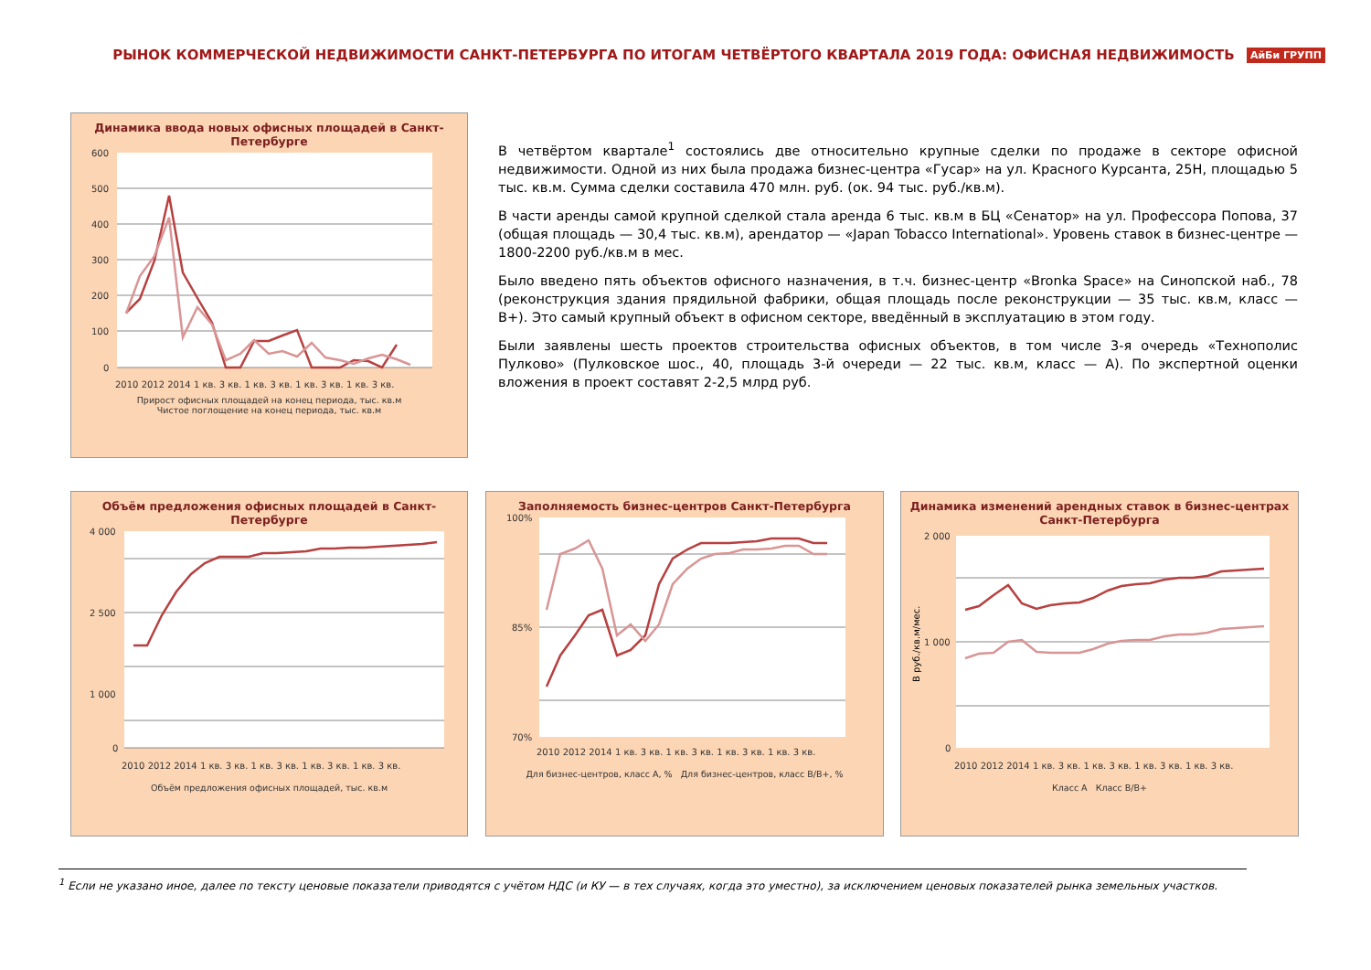РЫНОК КОММЕРЧЕСКОЙ НЕДВИЖИМОСТИ САНКТ-ПЕТЕРБУРГА ПО ИТОГАМ ЧЕТВЁРТОГО КВАРТАЛА 2019 ГОДА: ОФИСНАЯ НЕДВИЖИМОСТЬ
АйБи ГРУПП
Динамика ввода новых офисных площадей в Санкт-Петербурге
600
500
400
300
200
100
0
2010 2012 2014 1 кв. 3 кв. 1 кв. 3 кв. 1 кв. 3 кв. 1 кв. 3 кв.
Прирост офисных площадей на конец периода, тыс. кв.м
Чистое поглощение на конец периода, тыс. кв.м
В четвёртом квартале<sup>1</sup> состоялись две относительно крупные сделки по продаже в секторе офисной недвижимости. Одной из них была продажа бизнес-центра «Гусар» на ул. Красного Курсанта, 25Н, площадью 5 тыс. кв.м. Сумма сделки составила 470 млн. руб. (ок. 94 тыс. руб./кв.м).
В части аренды самой крупной сделкой стала аренда 6 тыс. кв.м в БЦ «Сенатор» на ул. Профессора Попова, 37 (общая площадь — 30,4 тыс. кв.м), арендатор — «Japan Tobacco International». Уровень ставок в бизнес-центре — 1800-2200 руб./кв.м в мес.
Было введено пять объектов офисного назначения, в т.ч. бизнес-центр «Bronka Space» на Синопской наб., 78 (реконструкция здания прядильной фабрики, общая площадь после реконструкции — 35 тыс. кв.м, класс — B+). Это самый крупный объект в офисном секторе, введённый в эксплуатацию в этом году.
Были заявлены шесть проектов строительства офисных объектов, в том числе 3-я очередь «Технополис Пулково» (Пулковское шос., 40, площадь 3-й очереди — 22 тыс. кв.м, класс — А). По экспертной оценки вложения в проект составят 2-2,5 млрд руб.
Объём предложения офисных площадей в Санкт-Петербурге
4 000
2 500
1 000
0
2010 2012 2014 1 кв. 3 кв. 1 кв. 3 кв. 1 кв. 3 кв. 1 кв. 3 кв.
Объём предложения офисных площадей, тыс. кв.м
Заполняемость бизнес-центров Санкт-Петербурга
100%
85%
70%
2010 2012 2014 1 кв. 3 кв. 1 кв. 3 кв. 1 кв. 3 кв. 1 кв. 3 кв.
Для бизнес-центров, класс А, % Для бизнес-центров, класс B/B+, %
Динамика изменений арендных ставок в бизнес-центрах Санкт-Петербурга
В руб./кв.м/мес.
2 000
1 000
0
2010 2012 2014 1 кв. 3 кв. 1 кв. 3 кв. 1 кв. 3 кв. 1 кв. 3 кв.
Класс А Класс B/B+
<sup>1</sup> Если не указано иное, далее по тексту ценовые показатели приводятся с учётом НДС (и КУ — в тех случаях, когда это уместно), за исключением ценовых показателей рынка земельных участков.